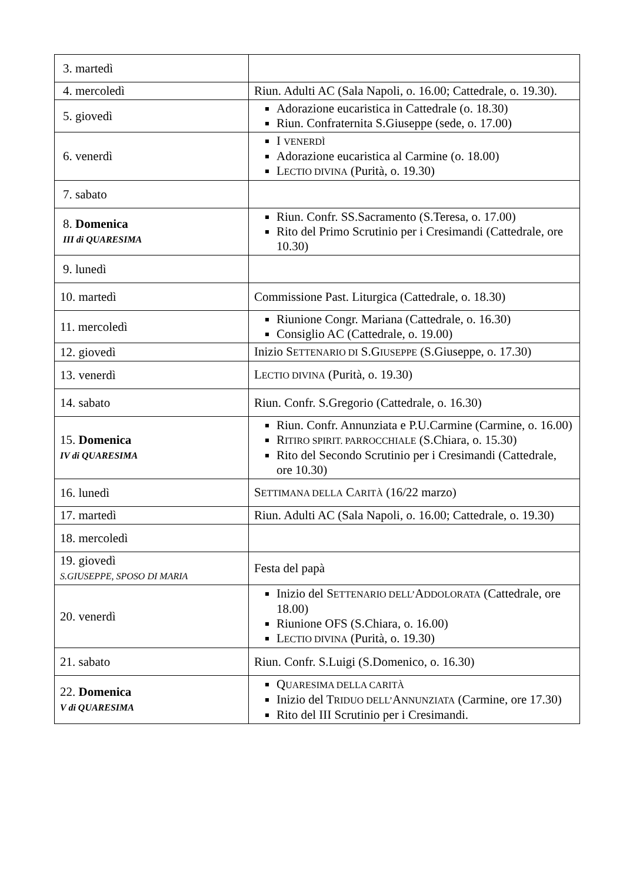| 3. martedì | |
| 4. mercoledì | Riun. Adulti AC (Sala Napoli, o. 16.00; Cattedrale, o. 19.30). |
| 5. giovedì | Adorazione eucaristica in Cattedrale (o. 18.30) Riun. Confraternita S.Giuseppe (sede, o. 17.00) |
| 6. venerdì | I VENERDÌ Adorazione eucaristica al Carmine (o. 18.00) L ECTIO DIVINA (Purità, o. 19.30) |
| 7. sabato | |
| 8. Domenica III di QUARESIMA | Riun. Confr. SS.Sacramento (S.Teresa, o. 17.00) Rito del Primo Scrutinio per i Cresimandi (Cattedrale, ore 10.30) |
| 9. lunedì | |
| 10. martedì | Commissione Past. Liturgica (Cattedrale, o. 18.30) |
| 11. mercoledì | Riunione Congr. Mariana (Cattedrale, o. 16.30) Consiglio AC (Cattedrale, o. 19.00) |
| 12. giovedì | Inizio S ETTENARIO DI S.G IUSEPPE (S.Giuseppe, o. 17.30) |
| 13. venerdì | L ECTIO DIVINA (Purità, o. 19.30) |
| 14. sabato | Riun. Confr. S.Gregorio (Cattedrale, o. 16.30) |
| 15. Domenica IV di QUARESIMA | Riun. Confr. Annunziata e P.U.Carmine (Carmine, o. 16.00) R ITIRO SPIRIT. PARROCCHIALE (S.Chiara, o. 15.30) Rito del Secondo Scrutinio per i Cresimandi (Cattedrale, ore 10.30) |
| 16. lunedì | S ETTIMANA DELLA C ARITÀ (16/22 marzo) |
| 17. martedì | Riun. Adulti AC (Sala Napoli, o. 16.00; Cattedrale, o. 19.30) |
| 18. mercoledì | |
| 19. giovedì S.GIUSEPPE, SPOSO DI MARIA | Festa del papà |
| 20. venerdì | Inizio del S ETTENARIO DELL’ A DDOLORATA (Cattedrale, ore 18.00) Riunione OFS (S.Chiara, o. 16.00) L ECTIO DIVINA (Purità, o. 19.30) |
| 21. sabato | Riun. Confr. S.Luigi (S.Domenico, o. 16.30) |
| 22. Domenica V di QUARESIMA | Q UARESIMA DELLA CARITÀ Inizio del T RIDUO DELL’ A NNUNZIATA (Carmine, ore 17.30) Rito del III Scrutinio per i Cresimandi. |